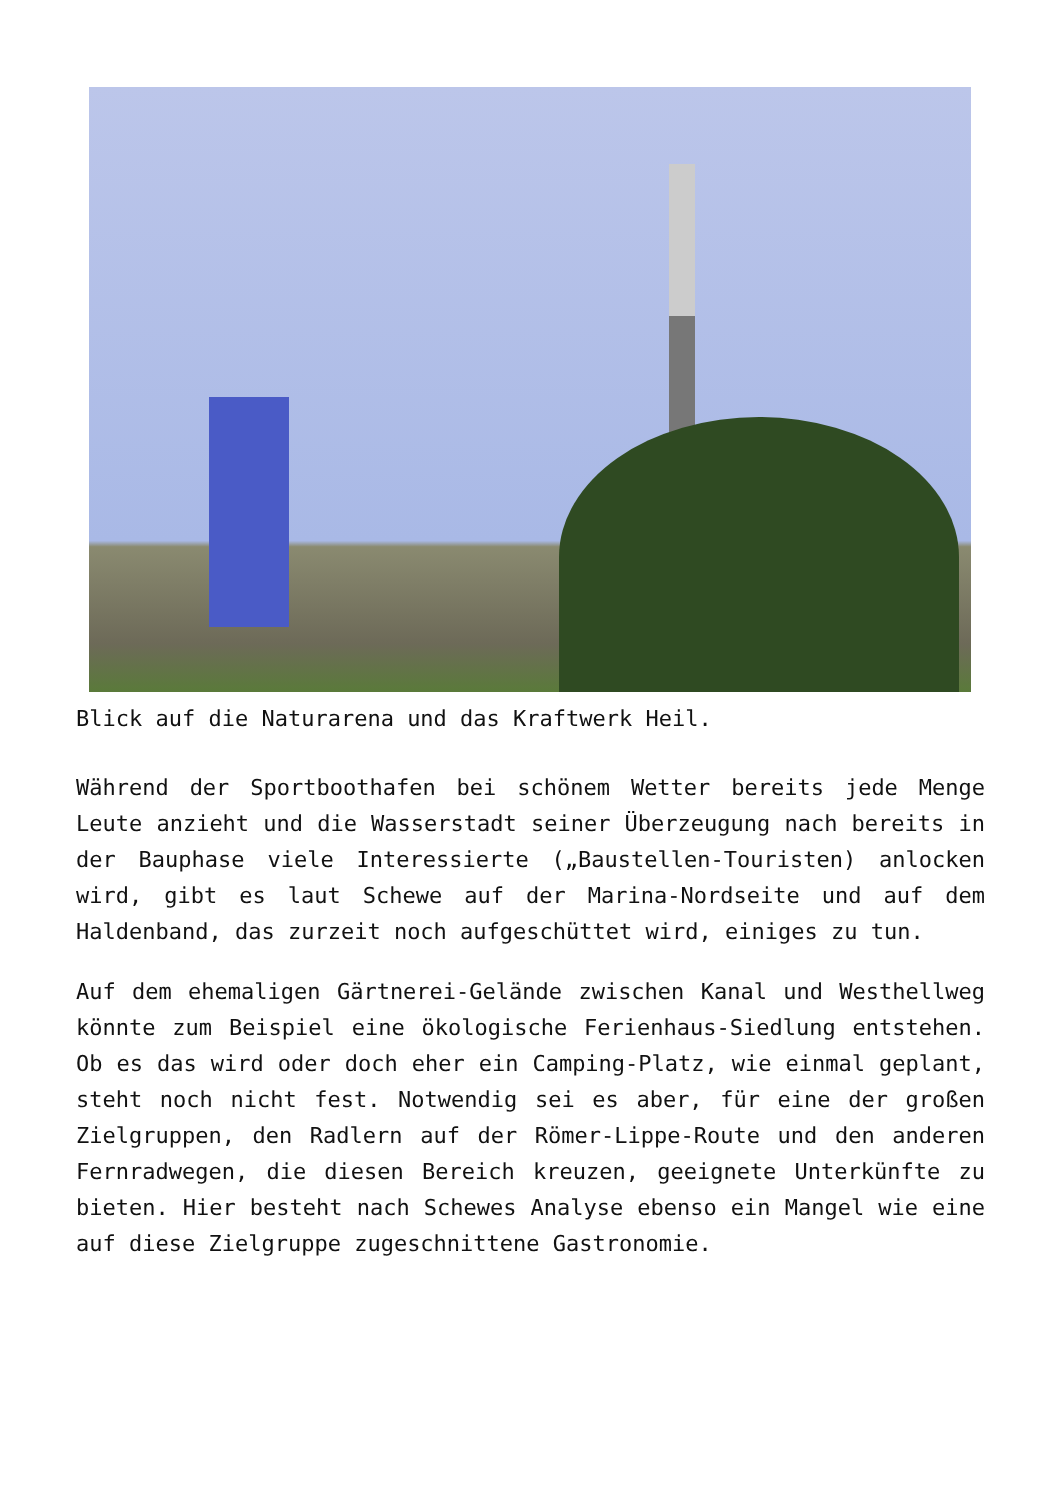Blick auf die Naturarena und das Kraftwerk Heil.
Während der Sportboothafen bei schönem Wetter bereits jede Menge Leute anzieht und die Wasserstadt seiner Überzeugung nach bereits in der Bauphase viele Interessierte („Baustellen-Touristen) anlocken wird, gibt es laut Schewe auf der Marina-Nordseite und auf dem Haldenband, das zurzeit noch aufgeschüttet wird, einiges zu tun.
Auf dem ehemaligen Gärtnerei-Gelände zwischen Kanal und Westhellweg könnte zum Beispiel eine ökologische Ferienhaus-Siedlung entstehen. Ob es das wird oder doch eher ein Camping-Platz, wie einmal geplant, steht noch nicht fest. Notwendig sei es aber, für eine der großen Zielgruppen, den Radlern auf der Römer-Lippe-Route und den anderen Fernradwegen, die diesen Bereich kreuzen, geeignete Unterkünfte zu bieten. Hier besteht nach Schewes Analyse ebenso ein Mangel wie eine auf diese Zielgruppe zugeschnittene Gastronomie.